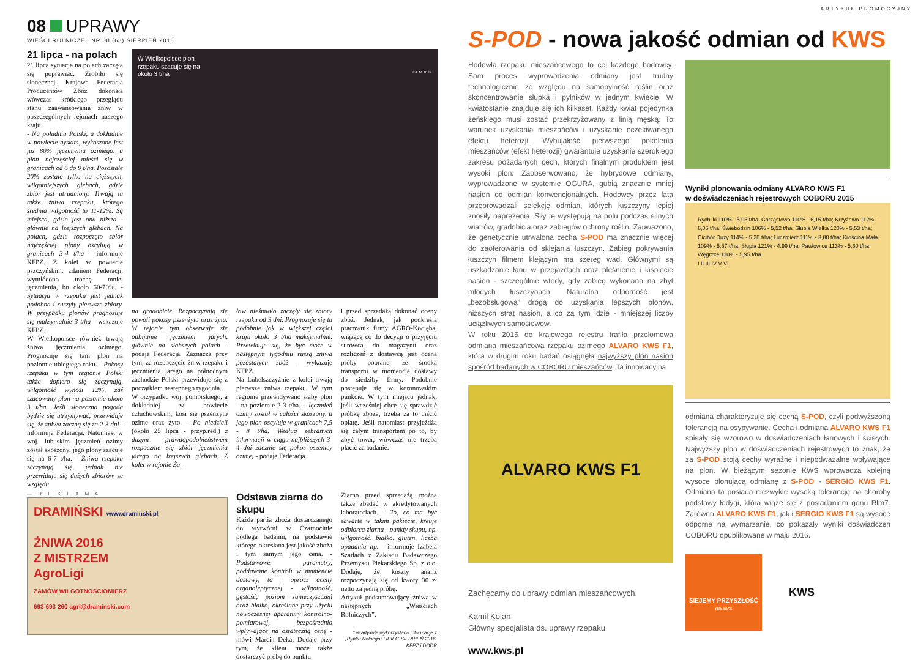08 UPRAWY
WIEŚCI ROLNICZE | NR 08 (68) SIERPIEŃ 2016
21 lipca - na polach
21 lipca sytuacja na polach zaczęła się poprawiać. Zrobiło się słonecznej. Krajowa Federacja Producentów Zbóż dokonała wówczas krótkiego przeglądu stanu zaawansowania żniw w poszczególnych rejonach naszego kraju.
- Na południu Polski, a dokładnie w powiecie nyskim, wykoszone jest już 80% jęczmienia ozimego, a plon najczęściej mieści się w granicach od 6 do 9 t/ha. Pozostałe 20% zostało tylko na cięższych, wilgotniejszych glebach, gdzie zbiór jest utrudniony. Trwają tu także żniwa rzepaku, którego średnia wilgotność to 11-12%. Są miejsca, gdzie jest ona niższa - głównie na lżejszych glebach. Na polach, gdzie rozpoczęto zbiór najczęściej plony oscylują w granicach 3-4 t/ha - informuje KFPZ. Z kolei w powiecie pszczyńskim, zdaniem Federacji, wymłócono trochę mniej jęczmienia, bo około 60-70%. - Sytuacja w rzepaku jest jednak podobna i ruszyły pierwsze zbiory. W przypadku plonów prognozuje się maksymalnie 3 t/ha - wskazuje KFPZ.
W Wielkopolsce również trwają żniwa jęczmienia ozimego. Prognozuje się tam plon na poziomie ubiegłego roku. - Pokosy rzepaku w tym regionie Polski także dopiero się zaczynają, wilgotność wynosi 12%, zaś szacowany plon na poziomie około 3 t/ha. Jeśli słoneczna pogoda będzie się utrzymywać, przewiduje się, że żniwa zaczną się za 2-3 dni - informuje Federacja. Natomiast w woj. lubuskim jęczmień ozimy został skoszony, jego plony szacuje się na 6-7 t/ha. - Żniwa rzepaku zaczynają się, jednak nie przewiduje się dużych zbiorów ze względu
W Wielkopolsce plon
rzepaku szacuje się na
około 3 t/ha Fot. M. Kula
na gradobicie. Rozpoczynają się powoli pokosy pszenżyta oraz żyta. W rejonie tym obserwuje się odbijanie jęczmieni jarych, głównie na słabszych polach - podaje Federacja. Zaznacza przy tym, że rozpoczęcie żniw rzepaku i jęczmienia jarego na północnym zachodzie Polski przewiduje się z początkiem następnego tygodnia.
W przypadku woj. pomorskiego, a dokładniej w powiecie człuchowskim, kosi się pszenżyto ozime oraz żyto. - Po niedzieli (około 25 lipca - przyp.red.) z dużym prawdopodobieństwem rozpocznie się zbiór jęczmienia jarego na lżejszych glebach. Z kolei w rejonie Żu-
ław nieśmiało zaczęły się zbiory rzepaku od 3 dni. Prognozuje się tu podobnie jak w większej części kraju około 3 t/ha maksymalnie. Przewiduje się, że być może w następnym tygodniu ruszą żniwa pozostałych zbóż - wykazuje KFPZ.
Na Lubelszczyźnie z kolei trwają pierwsze żniwa rzepaku. W tym regionie przewidywano słaby plon - na poziomie 2-3 t/ha. - Jęczmień ozimy został w całości skoszony, a jego plon oscyluje w granicach 7,5 - 8 t/ha. Według zebranych informacji w ciągu najbliższych 3-4 dni zacznie się pokos pszenicy ozimej - podaje Federacja.
i przed sprzedażą dokonać oceny zbóż. Jednak, jak podkreśla pracownik firmy AGRO-Kocięba, wiążącą co do decyzji o przyjęciu surowca do magazynu oraz rozliczeń z dostawcą jest ocena próby pobranej ze środka transportu w momencie dostawy do siedziby firmy. Podobnie postępuje się w koronowskim punkcie. W tym miejscu jednak, jeśli wcześniej chce się sprawdzić próbkę zboża, trzeba za to uiścić opłatę. Jeśli natomiast przyjeżdża się całym transportem po to, by zbyć towar, wówczas nie trzeba płacić za badanie.
— R E K L A M A
DRAMIŃSKI www.draminski.pl
ŻNIWA 2016
Z MISTRZEM
AgroLigi
ZAMÓW WILGOTNOŚCIOMIERZ
693 693 260 agri@draminski.com
Odstawa ziarna do skupu
Każda partia zboża dostarczanego do wytwórni w Czarnocinie podlega badaniu, na podstawie którego określana jest jakość zboża i tym samym jego cena. - Podstawowe parametry, poddawane kontroli w momencie dostawy, to - oprócz oceny organoleptycznej - wilgotność, gęstość, poziom zanieczyszczeń oraz białko, określane przy użyciu nowoczesnej aparatury kontrolno-pomiarowej, bezpośrednio wpływające na ostateczną cenę - mówi Marcin Deka. Dodaje przy tym, że klient może także dostarczyć próbę do punktu
Ziarno przed sprzedażą można także zbadać w akredytowanych laboratoriach. - To, co ma być zawarte w takim pakiecie, kreuje odbiorca ziarna - punkty skupu, np. wilgotność, białko, gluten, liczba opadania itp. - informuje Izabela Szatlach z Zakładu Badawczego Przemysłu Piekarskiego Sp. z o.o. Dodaje, że koszty analiz rozpoczynają się od kwoty 30 zł netto za jedną próbę.
Artykuł podsumowujący żniwa w następnych „Wieściach Rolniczych”.
* w artykule wykorzystano informacje z „Rynku Rolnego” LIPIEC-SIERPIEŃ 2016, KFPZ i DODR
ARTYKUŁ PROMOCYJNY
S-POD - nowa jakość odmian od KWS
Hodowla rzepaku mieszańcowego to cel każdego hodowcy. Sam proces wyprowadzenia odmiany jest trudny technologicznie ze względu na samopylność roślin oraz skoncentrowanie słupka i pylników w jednym kwiecie. W kwiatostanie znajduje się ich kilkaset. Każdy kwiat pojedynka żeńskiego musi zostać przekrzyżowany z linią męską. To warunek uzyskania mieszańców i uzyskanie oczekiwanego efektu heterozji. Wybujałość pierwszego pokolenia mieszańców (efekt heterozji) gwarantuje uzyskanie szerokiego zakresu pożądanych cech, których finalnym produktem jest wysoki plon. Zaobserwowano, że hybrydowe odmiany, wyprowadzone w systemie OGURA, gubią znacznie mniej nasion od odmian konwencjonalnych. Hodowcy przez lata przeprowadzali selekcję odmian, których łuszczyny lepiej znosiły naprężenia. Siły te występują na polu podczas silnych wiatrów, gradobicia oraz zabiegów ochrony roślin. Zauważono, że genetycznie utrwalona cecha S-POD ma znacznie więcej do zaoferowania od sklejania łuszczyn. Zabieg pokrywania łuszczyn filmem klejącym ma szereg wad. Głównymi są uszkadzanie łanu w przejazdach oraz pleśnienie i kiśnięcie nasion - szczególnie wtedy, gdy zabieg wykonano na zbyt młodych łuszczynach. Naturalna odporność jest „bezobsługową” drogą do uzyskania lepszych plonów, niższych strat nasion, a co za tym idzie - mniejszej liczby uciążliwych samosiewów.
W roku 2015 do krajowego rejestru trafiła przełomowa odmiana mieszańcowa rzepaku ozimego ALVARO KWS F1, która w drugim roku badań osiągnęła najwyższy plon nasion spośród badanych w COBORU mieszańców. Ta innowacyjna
ALVARO KWS F1
Zachęcamy do uprawy odmian mieszańcowych.
Kamil Kolan
Główny specjalista ds. uprawy rzepaku
www.kws.pl
Wyniki plonowania odmiany ALVARO KWS F1
w doświadczeniach rejestrowych COBORU 2015
Rychliki 110% - 5,05 t/ha; Chrząstowo 110% - 6,15 t/ha; Krzyżewo 112% - 6,05 t/ha; Świebodzin 106% - 5,52 t/ha; Słupia Wielka 120% - 5,53 t/ha; Cicibór Duży 114% - 5,20 t/ha; Łuczmierz 111% - 3,80 t/ha; Krościna Mała 109% - 5,57 t/ha; Słupia 121% - 4,99 t/ha; Pawłowice 113% - 5,60 t/ha; Węgrzce 110% - 5,95 t/ha
I II III IV V VI
odmiana charakteryzuje się cechą S-POD, czyli podwyższoną tolerancją na osypywanie. Cecha i odmiana ALVARO KWS F1 spisały się wzorowo w doświadczeniach łanowych i ścisłych. Najwyższy plon w doświadczeniach rejestrowych to znak, że za S-POD stoją cechy wyraźne i niepodważalne wpływające na plon. W bieżącym sezonie KWS wprowadza kolejną wysoce plonującą odmianę z S-POD - SERGIO KWS F1. Odmiana ta posiada niezwykle wysoką tolerancję na choroby podstawy łodygi, która wiąże się z posiadaniem genu Rlm7. Zarówno ALVARO KWS F1, jak i SERGIO KWS F1 są wysoce odporne na wymarzanie, co pokazały wyniki doświadczeń COBORU opublikowane w maju 2016.
SIEJEMY PRZYSZŁOŚĆ
OD 1856
KWS